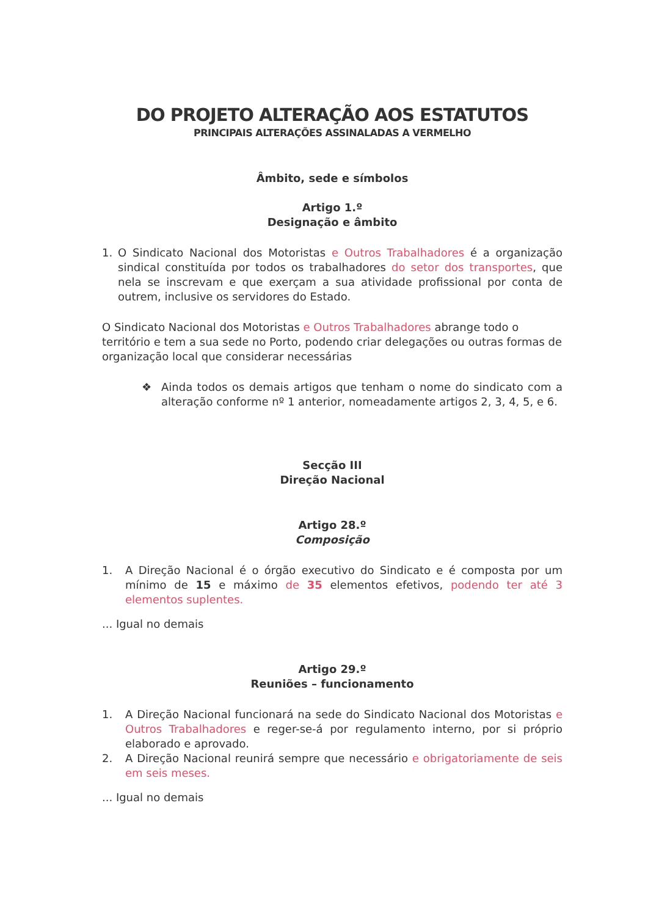DO PROJETO ALTERAÇÃO AOS ESTATUTOS
PRINCIPAIS ALTERAÇÕES ASSINALADAS A VERMELHO
Âmbito, sede e símbolos
Artigo 1.º
Designação e âmbito
1. O Sindicato Nacional dos Motoristas e Outros Trabalhadores é a organização sindical constituída por todos os trabalhadores do setor dos transportes, que nela se inscrevam e que exerçam a sua atividade profissional por conta de outrem, inclusive os servidores do Estado.
O Sindicato Nacional dos Motoristas e Outros Trabalhadores abrange todo o território e tem a sua sede no Porto, podendo criar delegações ou outras formas de organização local que considerar necessárias
❖ Ainda todos os demais artigos que tenham o nome do sindicato com a alteração conforme nº 1 anterior, nomeadamente artigos 2, 3, 4, 5, e 6.
Secção III
Direção Nacional
Artigo 28.º
Composição
1. A Direção Nacional é o órgão executivo do Sindicato e é composta por um mínimo de 15 e máximo de 35 elementos efetivos, podendo ter até 3 elementos suplentes.
... Igual no demais
Artigo 29.º
Reuniões – funcionamento
1. A Direção Nacional funcionará na sede do Sindicato Nacional dos Motoristas e Outros Trabalhadores e reger-se-á por regulamento interno, por si próprio elaborado e aprovado.
2. A Direção Nacional reunirá sempre que necessário e obrigatoriamente de seis em seis meses.
... Igual no demais